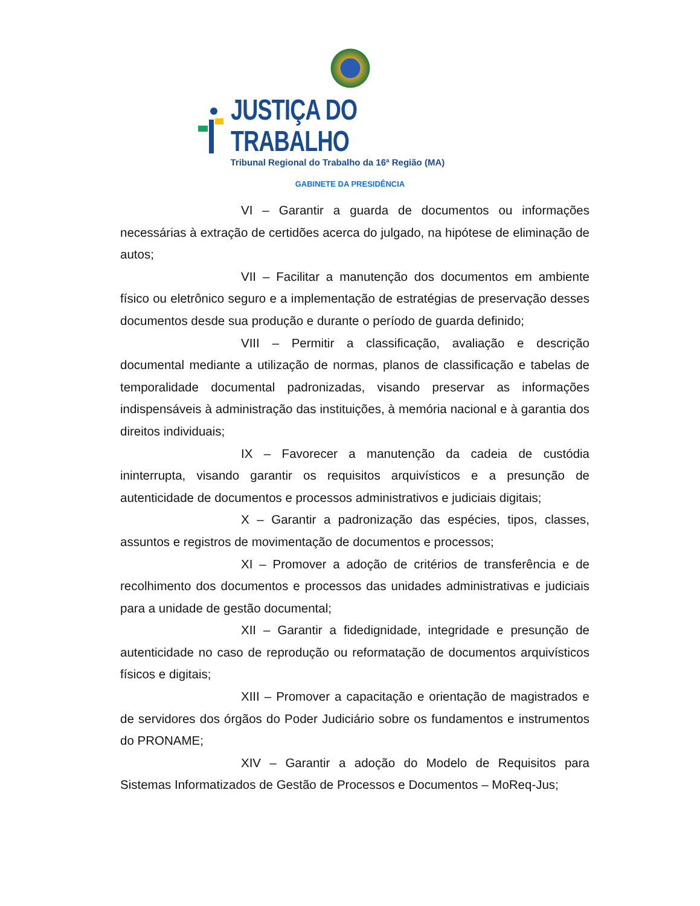JUSTIÇA DO TRABALHO
Tribunal Regional do Trabalho da 16ª Região (MA)
GABINETE DA PRESIDÊNCIA
VI – Garantir a guarda de documentos ou informações necessárias à extração de certidões acerca do julgado, na hipótese de eliminação de autos;
VII – Facilitar a manutenção dos documentos em ambiente físico ou eletrônico seguro e a implementação de estratégias de preservação desses documentos desde sua produção e durante o período de guarda definido;
VIII – Permitir a classificação, avaliação e descrição documental mediante a utilização de normas, planos de classificação e tabelas de temporalidade documental padronizadas, visando preservar as informações indispensáveis à administração das instituições, à memória nacional e à garantia dos direitos individuais;
IX – Favorecer a manutenção da cadeia de custódia ininterrupta, visando garantir os requisitos arquivísticos e a presunção de autenticidade de documentos e processos administrativos e judiciais digitais;
X – Garantir a padronização das espécies, tipos, classes, assuntos e registros de movimentação de documentos e processos;
XI – Promover a adoção de critérios de transferência e de recolhimento dos documentos e processos das unidades administrativas e judiciais para a unidade de gestão documental;
XII – Garantir a fidedignidade, integridade e presunção de autenticidade no caso de reprodução ou reformatação de documentos arquivísticos físicos e digitais;
XIII – Promover a capacitação e orientação de magistrados e de servidores dos órgãos do Poder Judiciário sobre os fundamentos e instrumentos do PRONAME;
XIV – Garantir a adoção do Modelo de Requisitos para Sistemas Informatizados de Gestão de Processos e Documentos – MoReq-Jus;